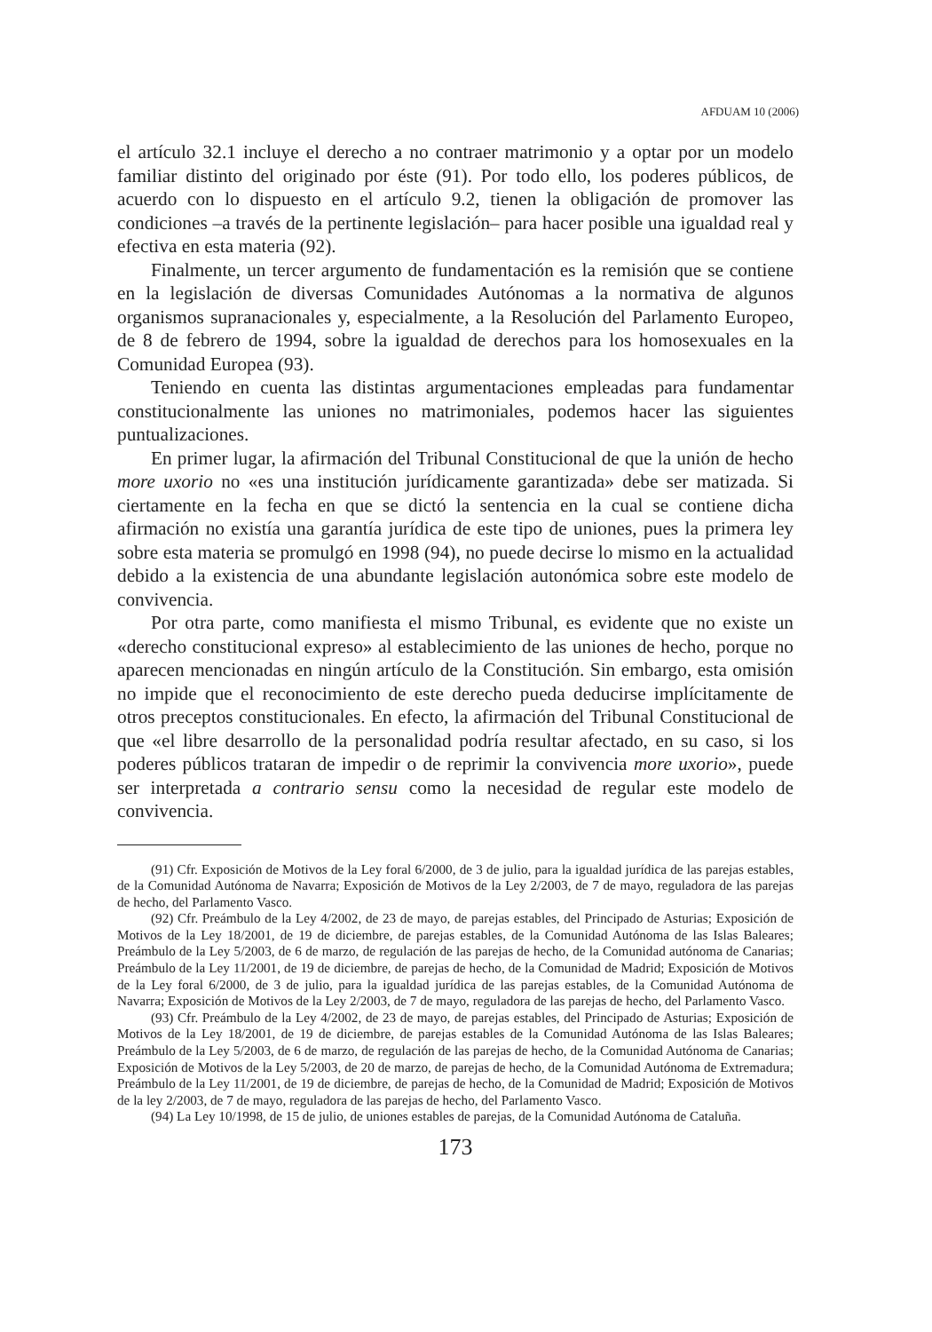AFDUAM 10 (2006)
el artículo 32.1 incluye el derecho a no contraer matrimonio y a optar por un modelo familiar distinto del originado por éste (91). Por todo ello, los poderes públicos, de acuerdo con lo dispuesto en el artículo 9.2, tienen la obligación de promover las condiciones –a través de la pertinente legislación– para hacer posible una igualdad real y efectiva en esta materia (92).
Finalmente, un tercer argumento de fundamentación es la remisión que se contiene en la legislación de diversas Comunidades Autónomas a la normativa de algunos organismos supranacionales y, especialmente, a la Resolución del Parlamento Europeo, de 8 de febrero de 1994, sobre la igualdad de derechos para los homosexuales en la Comunidad Europea (93).
Teniendo en cuenta las distintas argumentaciones empleadas para fundamentar constitucionalmente las uniones no matrimoniales, podemos hacer las siguientes puntualizaciones.
En primer lugar, la afirmación del Tribunal Constitucional de que la unión de hecho more uxorio no «es una institución jurídicamente garantizada» debe ser matizada. Si ciertamente en la fecha en que se dictó la sentencia en la cual se contiene dicha afirmación no existía una garantía jurídica de este tipo de uniones, pues la primera ley sobre esta materia se promulgó en 1998 (94), no puede decirse lo mismo en la actualidad debido a la existencia de una abundante legislación autonómica sobre este modelo de convivencia.
Por otra parte, como manifiesta el mismo Tribunal, es evidente que no existe un «derecho constitucional expreso» al establecimiento de las uniones de hecho, porque no aparecen mencionadas en ningún artículo de la Constitución. Sin embargo, esta omisión no impide que el reconocimiento de este derecho pueda deducirse implícitamente de otros preceptos constitucionales. En efecto, la afirmación del Tribunal Constitucional de que «el libre desarrollo de la personalidad podría resultar afectado, en su caso, si los poderes públicos trataran de impedir o de reprimir la convivencia more uxorio», puede ser interpretada a contrario sensu como la necesidad de regular este modelo de convivencia.
(91) Cfr. Exposición de Motivos de la Ley foral 6/2000, de 3 de julio, para la igualdad jurídica de las parejas estables, de la Comunidad Autónoma de Navarra; Exposición de Motivos de la Ley 2/2003, de 7 de mayo, reguladora de las parejas de hecho, del Parlamento Vasco.
(92) Cfr. Preámbulo de la Ley 4/2002, de 23 de mayo, de parejas estables, del Principado de Asturias; Exposición de Motivos de la Ley 18/2001, de 19 de diciembre, de parejas estables, de la Comunidad Autónoma de las Islas Baleares; Preámbulo de la Ley 5/2003, de 6 de marzo, de regulación de las parejas de hecho, de la Comunidad autónoma de Canarias; Preámbulo de la Ley 11/2001, de 19 de diciembre, de parejas de hecho, de la Comunidad de Madrid; Exposición de Motivos de la Ley foral 6/2000, de 3 de julio, para la igualdad jurídica de las parejas estables, de la Comunidad Autónoma de Navarra; Exposición de Motivos de la Ley 2/2003, de 7 de mayo, reguladora de las parejas de hecho, del Parlamento Vasco.
(93) Cfr. Preámbulo de la Ley 4/2002, de 23 de mayo, de parejas estables, del Principado de Asturias; Exposición de Motivos de la Ley 18/2001, de 19 de diciembre, de parejas estables de la Comunidad Autónoma de las Islas Baleares; Preámbulo de la Ley 5/2003, de 6 de marzo, de regulación de las parejas de hecho, de la Comunidad Autónoma de Canarias; Exposición de Motivos de la Ley 5/2003, de 20 de marzo, de parejas de hecho, de la Comunidad Autónoma de Extremadura; Preámbulo de la Ley 11/2001, de 19 de diciembre, de parejas de hecho, de la Comunidad de Madrid; Exposición de Motivos de la ley 2/2003, de 7 de mayo, reguladora de las parejas de hecho, del Parlamento Vasco.
(94) La Ley 10/1998, de 15 de julio, de uniones estables de parejas, de la Comunidad Autónoma de Cataluña.
173